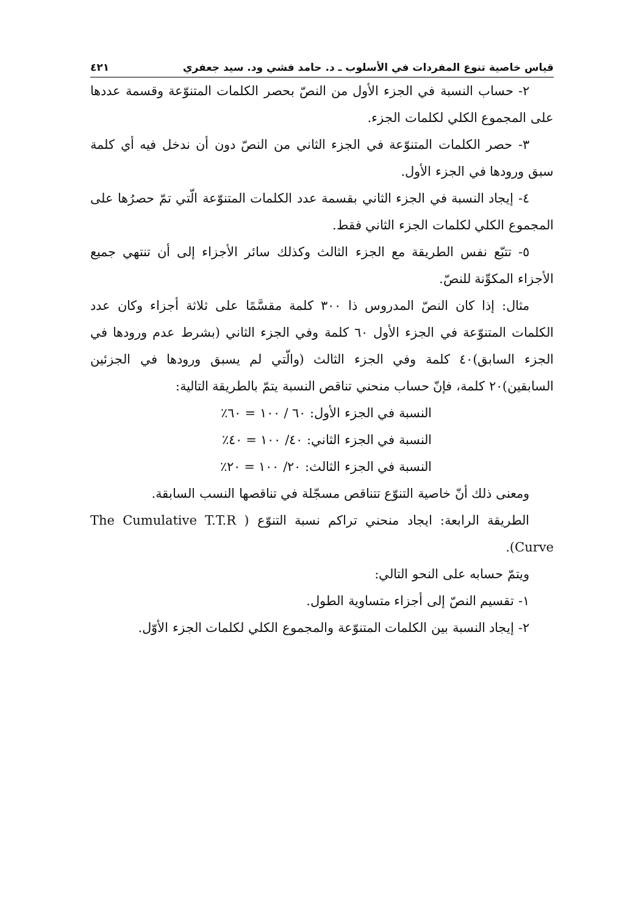قياس خاصية تنوع المفردات في الأسلوب ـ د. حامد فشي ود. سيد جعفري ٤٢١
٢- حساب النسبة في الجزء الأول من النصّ بحصر الكلمات المتنوّعة وقسمة عددها على المجموع الكلي لكلمات الجزء.
٣- حصر الكلمات المتنوّعة في الجزء الثاني من النصّ دون أن ندخل فيه أي كلمة سبق ورودها في الجزء الأول.
٤- إيجاد النسبة في الجزء الثاني بقسمة عدد الكلمات المتنوّعة الّتي تمّ حصرُها على المجموع الكلي لكلمات الجزء الثاني فقط.
٥- تتبّع نفس الطريقة مع الجزء الثالث وكذلك سائر الأجزاء إلى أن تنتهي جميع الأجزاء المكوِّنة للنصّ.
مثال: إذا كان النصّ المدروس ذا ٣٠٠ كلمة مقسَّمًا على ثلاثة أجزاء وكان عدد الكلمات المتنوّعة في الجزء الأول ٦٠ كلمة وفي الجزء الثاني (بشرط عدم ورودها في الجزء السابق)٤٠ كلمة وفي الجزء الثالث (والّتي لم يسبق ورودها في الجزئين السابقين)٢٠ كلمة، فإنّ حساب منحني تناقص النسبة يتمّ بالطريقة التالية:
النسبة في الجزء الأول: ٦٠ / ١٠٠ = ٦٠٪
النسبة في الجزء الثاني: ٤٠/ ١٠٠ = ٤٠٪
النسبة في الجزء الثالث: ٢٠/ ١٠٠ = ٢٠٪
ومعنى ذلك أنّ خاصية التنوّع تتناقص مسجّلة في تناقصها النسب السابقة.
الطريقة الرابعة: ايجاد منحني تراكم نسبة التنوّع ( The Cumulative T.T.R Curve).
ويتمّ حسابه على النحو التالي:
١- تقسيم النصّ إلى أجزاء متساوية الطول.
٢- إيجاد النسبة بين الكلمات المتنوّعة والمجموع الكلي لكلمات الجزء الأوّل.